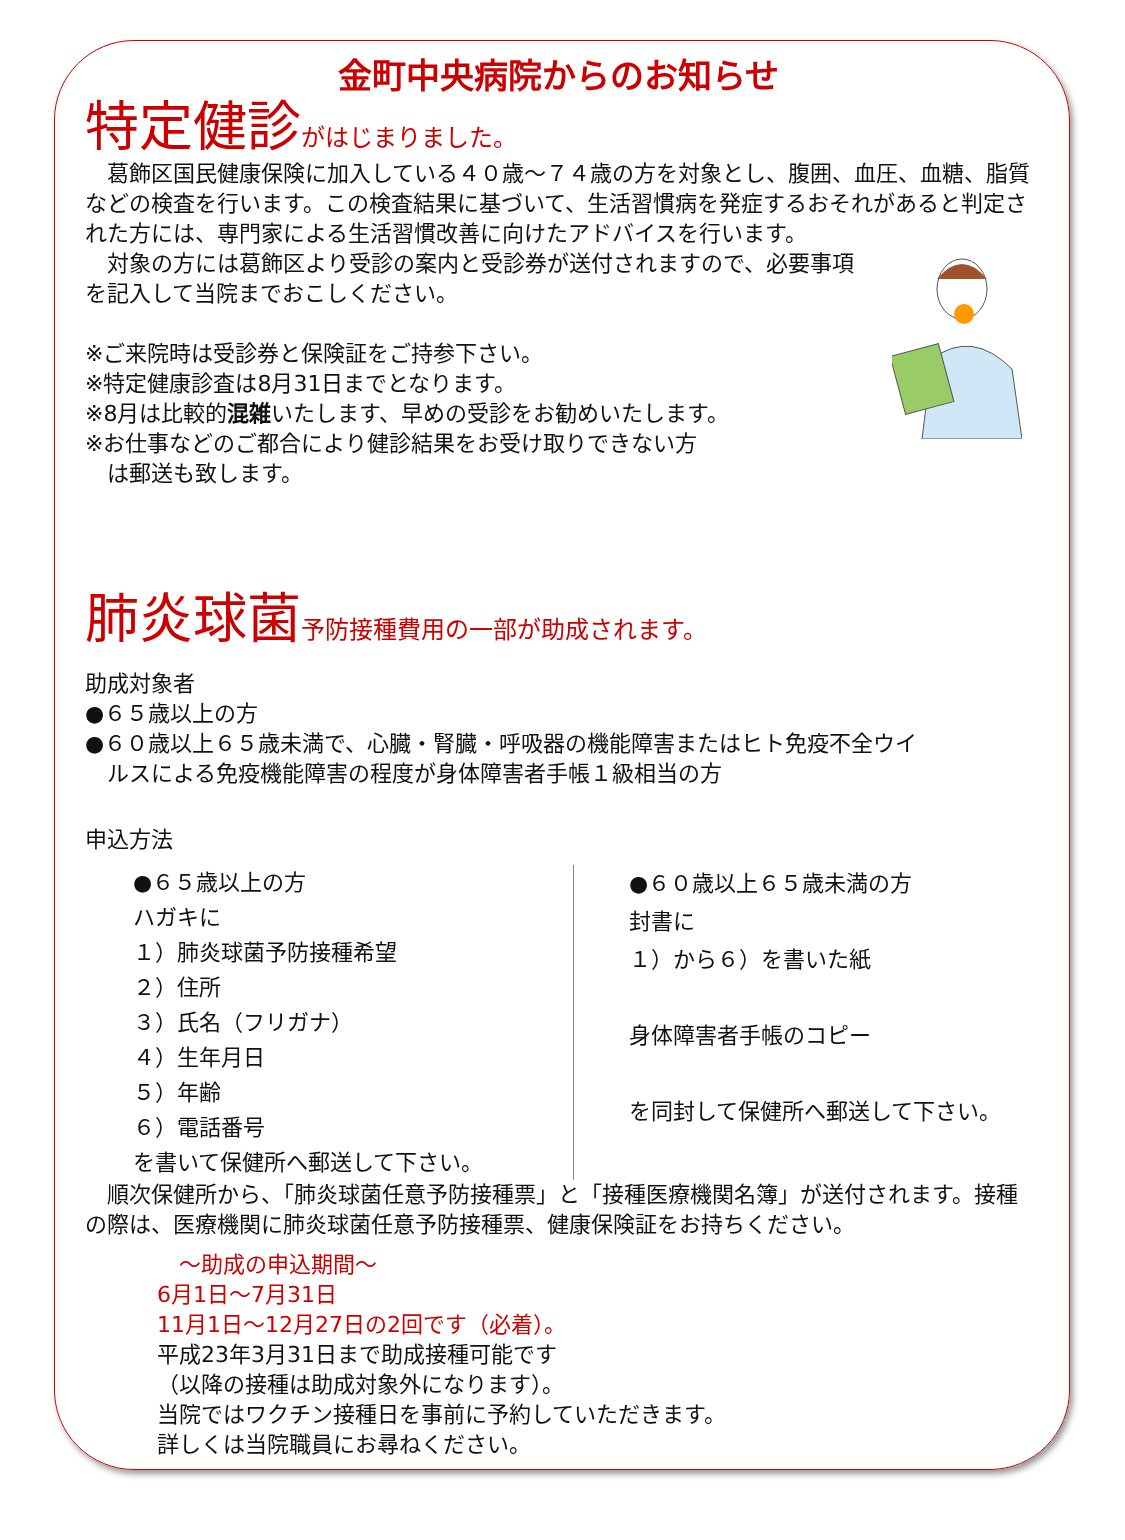金町中央病院からのお知らせ
特定健診 がはじまりました。
　葛飾区国民健康保険に加入している４０歳～７４歳の方を対象とし、腹囲、血圧、血糖、脂質などの検査を行います。この検査結果に基づいて、生活習慣病を発症するおそれがあると判定された方には、専門家による生活習慣改善に向けたアドバイスを行います。
　対象の方には葛飾区より受診の案内と受診券が送付されますので、必要事項を記入して当院までおこしください。
※ご来院時は受診券と保険証をご持参下さい。
※特定健康診査は8月31日までとなります。
※8月は比較的混雑いたします、早めの受診をお勧めいたします。
※お仕事などのご都合により健診結果をお受け取りできない方
　は郵送も致します。
肺炎球菌 予防接種費用の一部が助成されます。
助成対象者
●６５歳以上の方
●６０歳以上６５歳未満で、心臓・腎臓・呼吸器の機能障害またはヒト免疫不全ウイ
　ルスによる免疫機能障害の程度が身体障害者手帳１級相当の方
申込方法
●６５歳以上の方
ハガキに
１）肺炎球菌予防接種希望
２）住所
３）氏名（フリガナ）
４）生年月日
５）年齢
６）電話番号
を書いて保健所へ郵送して下さい。
●６０歳以上６５歳未満の方
封書に
１）から６）を書いた紙
身体障害者手帳のコピー
を同封して保健所へ郵送して下さい。
　順次保健所から、「肺炎球菌任意予防接種票」と「接種医療機関名簿」が送付されます。接種の際は、医療機関に肺炎球菌任意予防接種票、健康保険証をお持ちください。
　～助成の申込期間～
6月1日～7月31日
11月1日～12月27日の2回です（必着）。
平成23年3月31日まで助成接種可能です
（以降の接種は助成対象外になります）。
当院ではワクチン接種日を事前に予約していただきます。
詳しくは当院職員にお尋ねください。